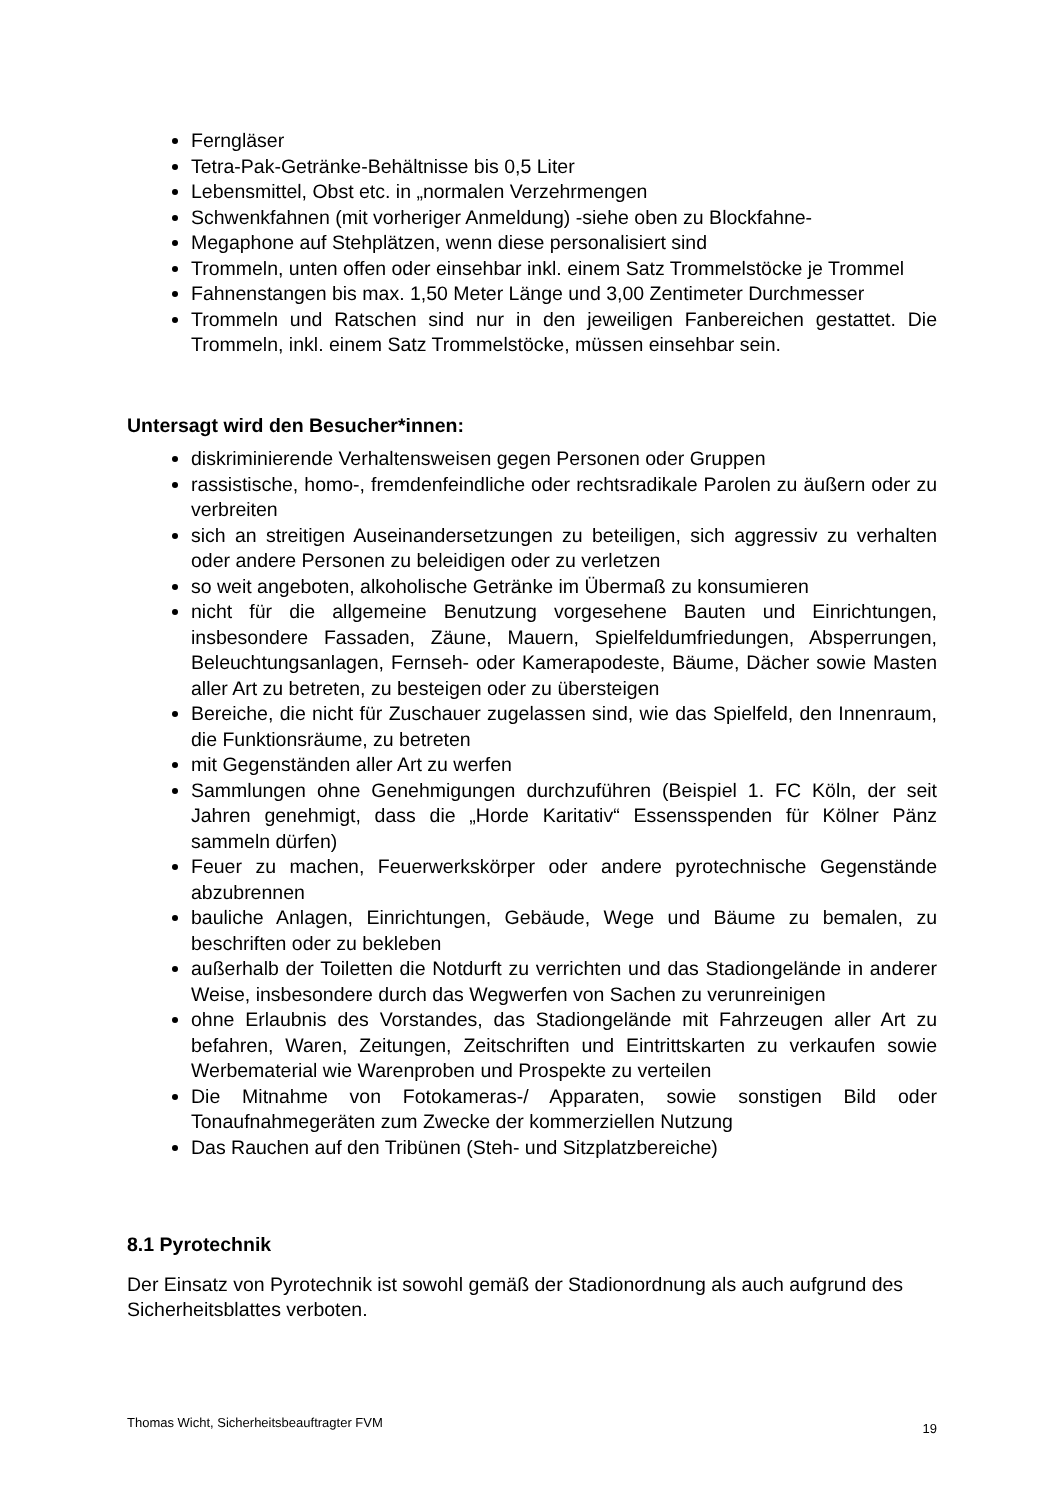Ferngläser
Tetra-Pak-Getränke-Behältnisse bis 0,5 Liter
Lebensmittel, Obst etc. in „normalen Verzehrmengen
Schwenkfahnen (mit vorheriger Anmeldung) -siehe oben zu Blockfahne-
Megaphone auf Stehplätzen, wenn diese personalisiert sind
Trommeln, unten offen oder einsehbar inkl. einem Satz Trommelstöcke je Trommel
Fahnenstangen bis max. 1,50 Meter Länge und 3,00 Zentimeter Durchmesser
Trommeln und Ratschen sind nur in den jeweiligen Fanbereichen gestattet. Die Trommeln, inkl. einem Satz Trommelstöcke, müssen einsehbar sein.
Untersagt wird den Besucher*innen:
diskriminierende Verhaltensweisen gegen Personen oder Gruppen
rassistische, homo-, fremdenfeindliche oder rechtsradikale Parolen zu äußern oder zu verbreiten
sich an streitigen Auseinandersetzungen zu beteiligen, sich aggressiv zu verhalten oder andere Personen zu beleidigen oder zu verletzen
so weit angeboten, alkoholische Getränke im Übermaß zu konsumieren
nicht für die allgemeine Benutzung vorgesehene Bauten und Einrichtungen, insbesondere Fassaden, Zäune, Mauern, Spielfeldumfriedungen, Absperrungen, Beleuchtungsanlagen, Fernseh- oder Kamerapodeste, Bäume, Dächer sowie Masten aller Art zu betreten, zu besteigen oder zu übersteigen
Bereiche, die nicht für Zuschauer zugelassen sind, wie das Spielfeld, den Innenraum, die Funktionsräume, zu betreten
mit Gegenständen aller Art zu werfen
Sammlungen ohne Genehmigungen durchzuführen (Beispiel 1. FC Köln, der seit Jahren genehmigt, dass die „Horde Karitativ“ Essensspenden für Kölner Pänz sammeln dürfen)
Feuer zu machen, Feuerwerkskörper oder andere pyrotechnische Gegenstände abzubrennen
bauliche Anlagen, Einrichtungen, Gebäude, Wege und Bäume zu bemalen, zu beschriften oder zu bekleben
außerhalb der Toiletten die Notdurft zu verrichten und das Stadiongelände in anderer Weise, insbesondere durch das Wegwerfen von Sachen zu verunreinigen
ohne Erlaubnis des Vorstandes, das Stadiongelände mit Fahrzeugen aller Art zu befahren, Waren, Zeitungen, Zeitschriften und Eintrittskarten zu verkaufen sowie Werbematerial wie Warenproben und Prospekte zu verteilen
Die Mitnahme von Fotokameras-/ Apparaten, sowie sonstigen Bild oder Tonaufnahmegeräten zum Zwecke der kommerziellen Nutzung
Das Rauchen auf den Tribünen (Steh- und Sitzplatzbereiche)
8.1 Pyrotechnik
Der Einsatz von Pyrotechnik ist sowohl gemäß der Stadionordnung als auch aufgrund des Sicherheitsblattes verboten.
Thomas Wicht, Sicherheitsbeauftragter FVM 19